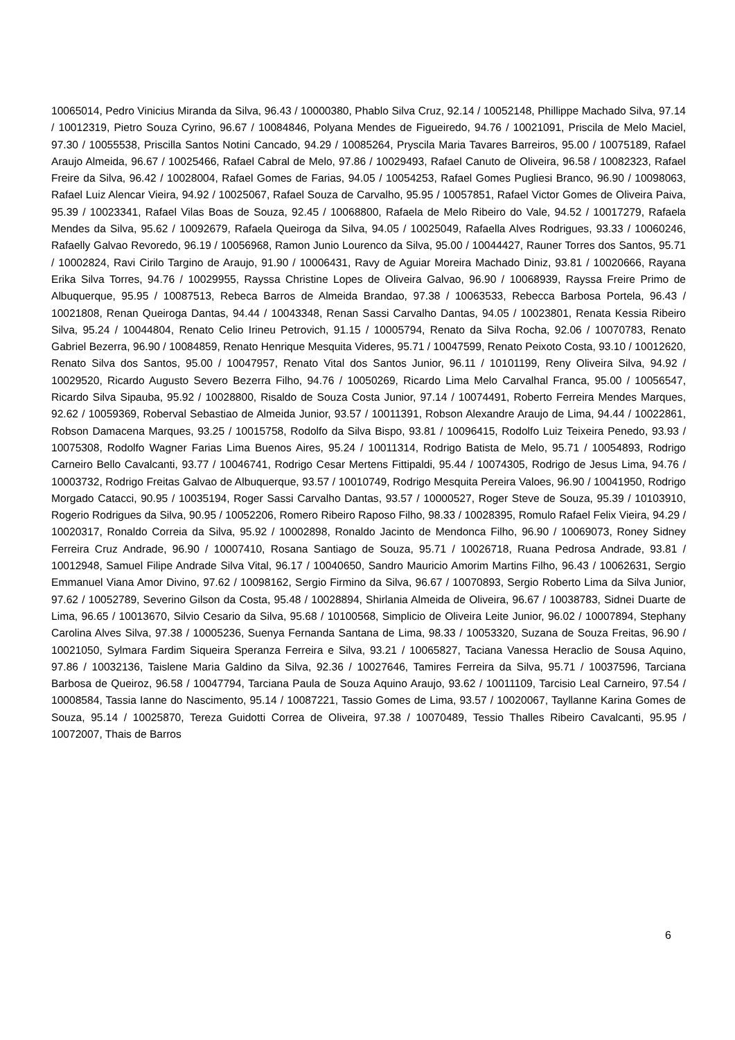10065014, Pedro Vinicius Miranda da Silva, 96.43 / 10000380, Phablo Silva Cruz, 92.14 / 10052148, Phillippe Machado Silva, 97.14 / 10012319, Pietro Souza Cyrino, 96.67 / 10084846, Polyana Mendes de Figueiredo, 94.76 / 10021091, Priscila de Melo Maciel, 97.30 / 10055538, Priscilla Santos Notini Cancado, 94.29 / 10085264, Pryscila Maria Tavares Barreiros, 95.00 / 10075189, Rafael Araujo Almeida, 96.67 / 10025466, Rafael Cabral de Melo, 97.86 / 10029493, Rafael Canuto de Oliveira, 96.58 / 10082323, Rafael Freire da Silva, 96.42 / 10028004, Rafael Gomes de Farias, 94.05 / 10054253, Rafael Gomes Pugliesi Branco, 96.90 / 10098063, Rafael Luiz Alencar Vieira, 94.92 / 10025067, Rafael Souza de Carvalho, 95.95 / 10057851, Rafael Victor Gomes de Oliveira Paiva, 95.39 / 10023341, Rafael Vilas Boas de Souza, 92.45 / 10068800, Rafaela de Melo Ribeiro do Vale, 94.52 / 10017279, Rafaela Mendes da Silva, 95.62 / 10092679, Rafaela Queiroga da Silva, 94.05 / 10025049, Rafaella Alves Rodrigues, 93.33 / 10060246, Rafaelly Galvao Revoredo, 96.19 / 10056968, Ramon Junio Lourenco da Silva, 95.00 / 10044427, Rauner Torres dos Santos, 95.71 / 10002824, Ravi Cirilo Targino de Araujo, 91.90 / 10006431, Ravy de Aguiar Moreira Machado Diniz, 93.81 / 10020666, Rayana Erika Silva Torres, 94.76 / 10029955, Rayssa Christine Lopes de Oliveira Galvao, 96.90 / 10068939, Rayssa Freire Primo de Albuquerque, 95.95 / 10087513, Rebeca Barros de Almeida Brandao, 97.38 / 10063533, Rebecca Barbosa Portela, 96.43 / 10021808, Renan Queiroga Dantas, 94.44 / 10043348, Renan Sassi Carvalho Dantas, 94.05 / 10023801, Renata Kessia Ribeiro Silva, 95.24 / 10044804, Renato Celio Irineu Petrovich, 91.15 / 10005794, Renato da Silva Rocha, 92.06 / 10070783, Renato Gabriel Bezerra, 96.90 / 10084859, Renato Henrique Mesquita Videres, 95.71 / 10047599, Renato Peixoto Costa, 93.10 / 10012620, Renato Silva dos Santos, 95.00 / 10047957, Renato Vital dos Santos Junior, 96.11 / 10101199, Reny Oliveira Silva, 94.92 / 10029520, Ricardo Augusto Severo Bezerra Filho, 94.76 / 10050269, Ricardo Lima Melo Carvalhal Franca, 95.00 / 10056547, Ricardo Silva Sipauba, 95.92 / 10028800, Risaldo de Souza Costa Junior, 97.14 / 10074491, Roberto Ferreira Mendes Marques, 92.62 / 10059369, Roberval Sebastiao de Almeida Junior, 93.57 / 10011391, Robson Alexandre Araujo de Lima, 94.44 / 10022861, Robson Damacena Marques, 93.25 / 10015758, Rodolfo da Silva Bispo, 93.81 / 10096415, Rodolfo Luiz Teixeira Penedo, 93.93 / 10075308, Rodolfo Wagner Farias Lima Buenos Aires, 95.24 / 10011314, Rodrigo Batista de Melo, 95.71 / 10054893, Rodrigo Carneiro Bello Cavalcanti, 93.77 / 10046741, Rodrigo Cesar Mertens Fittipaldi, 95.44 / 10074305, Rodrigo de Jesus Lima, 94.76 / 10003732, Rodrigo Freitas Galvao de Albuquerque, 93.57 / 10010749, Rodrigo Mesquita Pereira Valoes, 96.90 / 10041950, Rodrigo Morgado Catacci, 90.95 / 10035194, Roger Sassi Carvalho Dantas, 93.57 / 10000527, Roger Steve de Souza, 95.39 / 10103910, Rogerio Rodrigues da Silva, 90.95 / 10052206, Romero Ribeiro Raposo Filho, 98.33 / 10028395, Romulo Rafael Felix Vieira, 94.29 / 10020317, Ronaldo Correia da Silva, 95.92 / 10002898, Ronaldo Jacinto de Mendonca Filho, 96.90 / 10069073, Roney Sidney Ferreira Cruz Andrade, 96.90 / 10007410, Rosana Santiago de Souza, 95.71 / 10026718, Ruana Pedrosa Andrade, 93.81 / 10012948, Samuel Filipe Andrade Silva Vital, 96.17 / 10040650, Sandro Mauricio Amorim Martins Filho, 96.43 / 10062631, Sergio Emmanuel Viana Amor Divino, 97.62 / 10098162, Sergio Firmino da Silva, 96.67 / 10070893, Sergio Roberto Lima da Silva Junior, 97.62 / 10052789, Severino Gilson da Costa, 95.48 / 10028894, Shirlania Almeida de Oliveira, 96.67 / 10038783, Sidnei Duarte de Lima, 96.65 / 10013670, Silvio Cesario da Silva, 95.68 / 10100568, Simplicio de Oliveira Leite Junior, 96.02 / 10007894, Stephany Carolina Alves Silva, 97.38 / 10005236, Suenya Fernanda Santana de Lima, 98.33 / 10053320, Suzana de Souza Freitas, 96.90 / 10021050, Sylmara Fardim Siqueira Speranza Ferreira e Silva, 93.21 / 10065827, Taciana Vanessa Heraclio de Sousa Aquino, 97.86 / 10032136, Taislene Maria Galdino da Silva, 92.36 / 10027646, Tamires Ferreira da Silva, 95.71 / 10037596, Tarciana Barbosa de Queiroz, 96.58 / 10047794, Tarciana Paula de Souza Aquino Araujo, 93.62 / 10011109, Tarcisio Leal Carneiro, 97.54 / 10008584, Tassia Ianne do Nascimento, 95.14 / 10087221, Tassio Gomes de Lima, 93.57 / 10020067, Tayllanne Karina Gomes de Souza, 95.14 / 10025870, Tereza Guidotti Correa de Oliveira, 97.38 / 10070489, Tessio Thalles Ribeiro Cavalcanti, 95.95 / 10072007, Thais de Barros
6